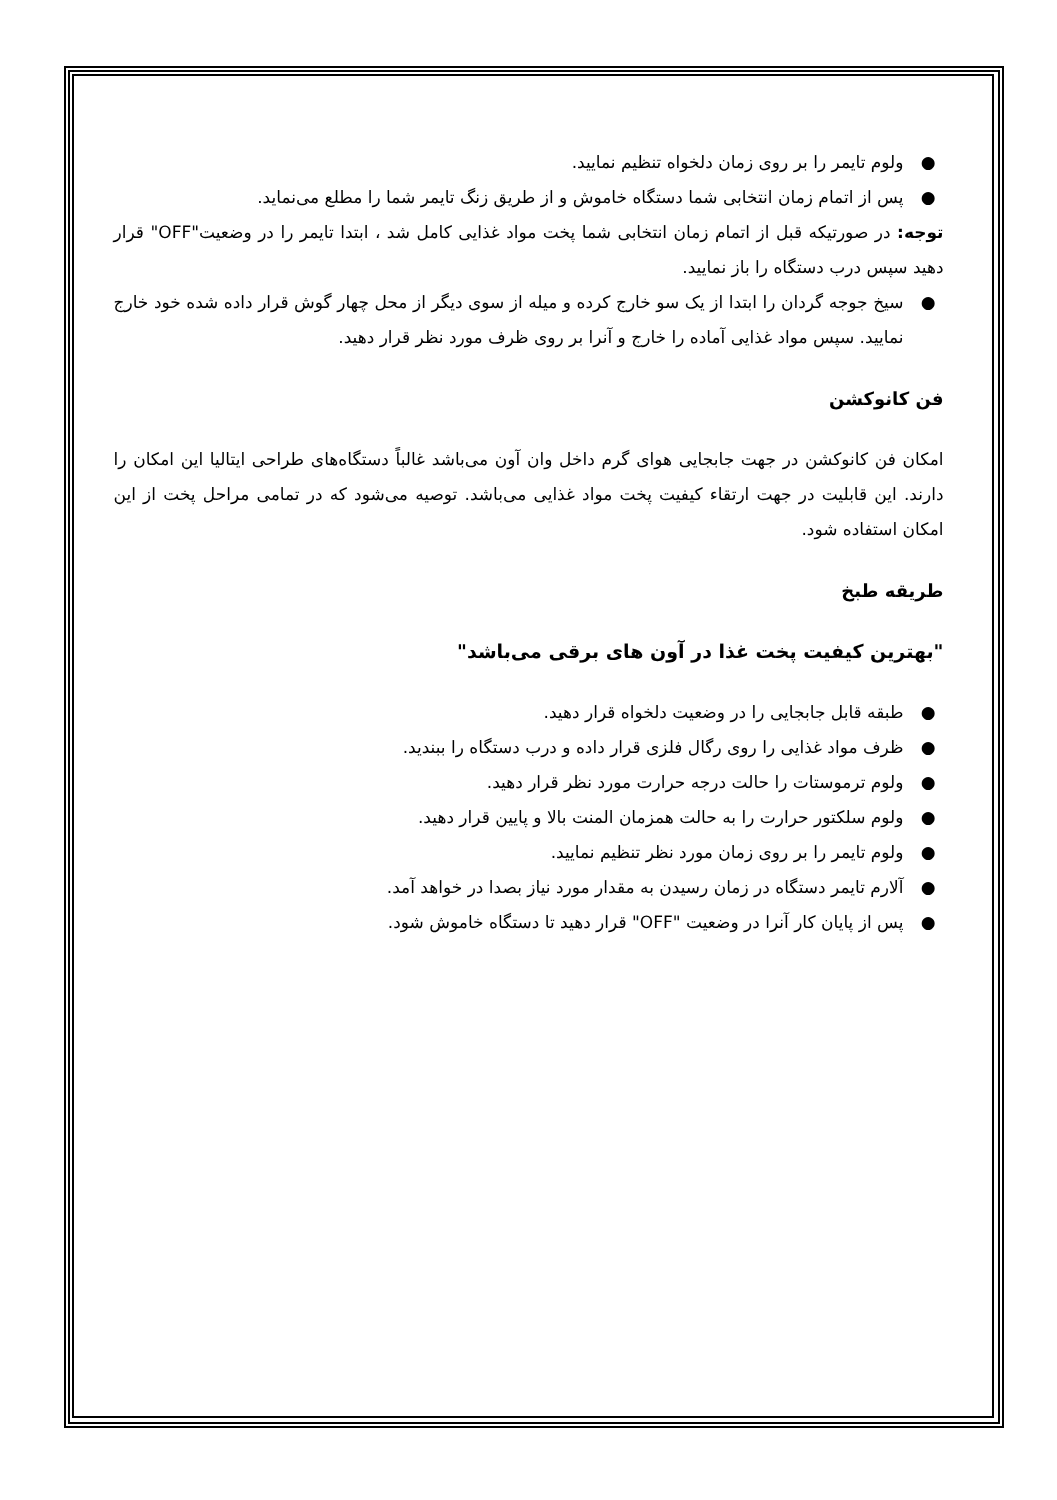● ولوم تایمر را بر روی زمان دلخواه تنظیم نمایید.
● پس از اتمام زمان انتخابی شما دستگاه خاموش و از طریق زنگ تایمر شما را مطلع می‌نماید.
توجه: در صورتیکه قبل از اتمام زمان انتخابی شما پخت مواد غذایی کامل شد ، ابتدا تایمر را در وضعیت"OFF" قرار دهید سپس درب دستگاه را باز نمایید.
● سیخ جوجه گردان را ابتدا از یک سو خارج کرده و میله از سوی دیگر از محل چهار گوش قرار داده شده خود خارج نمایید. سپس مواد غذایی آماده را خارج و آنرا بر روی ظرف مورد نظر قرار دهید.
فن کانوکشن
امکان فن کانوکشن در جهت جابجایی هوای گرم داخل وان آون می‌باشد غالباً دستگاه‌های طراحی ایتالیا این امکان را دارند. این قابلیت در جهت ارتقاء کیفیت پخت مواد غذایی می‌باشد. توصیه می‌شود که در تمامی مراحل پخت از این امکان استفاده شود.
طریقه طبخ
"بهترین کیفیت پخت غذا در آون های برقی می‌باشد"
● طبقه قابل جابجایی را در وضعیت دلخواه قرار دهید.
● ظرف مواد غذایی را روی رگال فلزی قرار داده و درب دستگاه را ببندید.
● ولوم ترموستات را حالت درجه حرارت مورد نظر قرار دهید.
● ولوم سلکتور حرارت را به حالت همزمان المنت بالا و پایین قرار دهید.
● ولوم تایمر را بر روی زمان مورد نظر تنظیم نمایید.
● آلارم تایمر دستگاه در زمان رسیدن به مقدار مورد نیاز بصدا در خواهد آمد.
● پس از پایان کار آنرا در وضعیت "OFF" قرار دهید تا دستگاه خاموش شود.